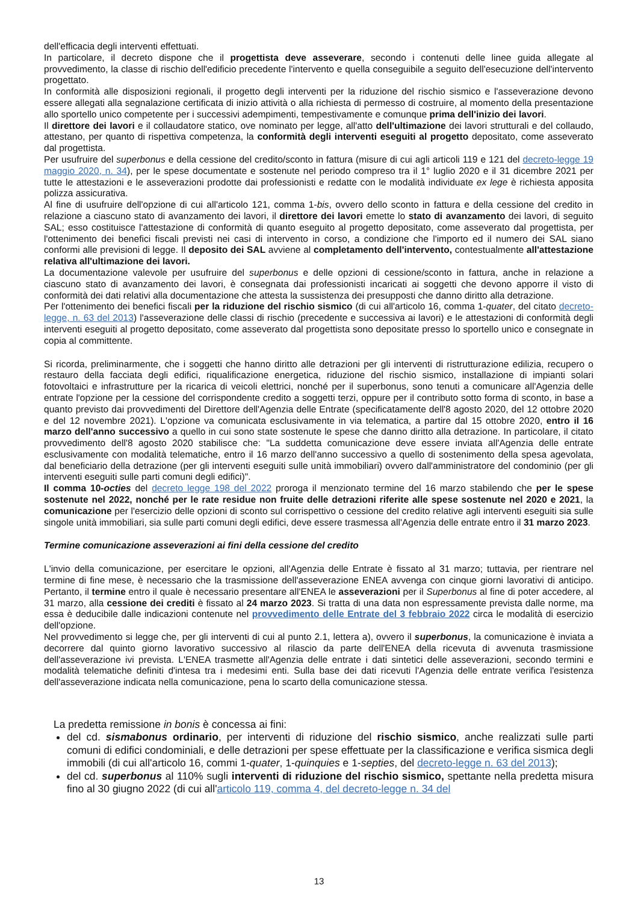dell'efficacia degli interventi effettuati.
In particolare, il decreto dispone che il progettista deve asseverare, secondo i contenuti delle linee guida allegate al provvedimento, la classe di rischio dell'edificio precedente l'intervento e quella conseguibile a seguito dell'esecuzione dell'intervento progettato.
In conformità alle disposizioni regionali, il progetto degli interventi per la riduzione del rischio sismico e l'asseverazione devono essere allegati alla segnalazione certificata di inizio attività o alla richiesta di permesso di costruire, al momento della presentazione allo sportello unico competente per i successivi adempimenti, tempestivamente e comunque prima dell'inizio dei lavori.
Il direttore dei lavori e il collaudatore statico, ove nominato per legge, all'atto dell'ultimazione dei lavori strutturali e del collaudo, attestano, per quanto di rispettiva competenza, la conformità degli interventi eseguiti al progetto depositato, come asseverato dal progettista.
Per usufruire del superbonus e della cessione del credito/sconto in fattura (misure di cui agli articoli 119 e 121 del decreto-legge 19 maggio 2020, n. 34), per le spese documentate e sostenute nel periodo compreso tra il 1° luglio 2020 e il 31 dicembre 2021 per tutte le attestazioni e le asseverazioni prodotte dai professionisti e redatte con le modalità individuate ex lege è richiesta apposita polizza assicurativa.
Al fine di usufruire dell'opzione di cui all'articolo 121, comma 1-bis, ovvero dello sconto in fattura e della cessione del credito in relazione a ciascuno stato di avanzamento dei lavori, il direttore dei lavori emette lo stato di avanzamento dei lavori, di seguito SAL; esso costituisce l'attestazione di conformità di quanto eseguito al progetto depositato, come asseverato dal progettista, per l'ottenimento dei benefici fiscali previsti nei casi di intervento in corso, a condizione che l'importo ed il numero dei SAL siano conformi alle previsioni di legge. Il deposito dei SAL avviene al completamento dell'intervento, contestualmente all'attestazione relativa all'ultimazione dei lavori.
La documentazione valevole per usufruire del superbonus e delle opzioni di cessione/sconto in fattura, anche in relazione a ciascuno stato di avanzamento dei lavori, è consegnata dai professionisti incaricati ai soggetti che devono apporre il visto di conformità dei dati relativi alla documentazione che attesta la sussistenza dei presupposti che danno diritto alla detrazione.
Per l'ottenimento dei benefici fiscali per la riduzione del rischio sismico (di cui all'articolo 16, comma 1-quater, del citato decreto-legge, n. 63 del 2013) l'asseverazione delle classi di rischio (precedente e successiva ai lavori) e le attestazioni di conformità degli interventi eseguiti al progetto depositato, come asseverato dal progettista sono depositate presso lo sportello unico e consegnate in copia al committente.
Si ricorda, preliminarmente, che i soggetti che hanno diritto alle detrazioni per gli interventi di ristrutturazione edilizia, recupero o restauro della facciata degli edifici, riqualificazione energetica, riduzione del rischio sismico, installazione di impianti solari fotovoltaici e infrastrutture per la ricarica di veicoli elettrici, nonché per il superbonus, sono tenuti a comunicare all'Agenzia delle entrate l'opzione per la cessione del corrispondente credito a soggetti terzi, oppure per il contributo sotto forma di sconto, in base a quanto previsto dai provvedimenti del Direttore dell'Agenzia delle Entrate (specificatamente dell'8 agosto 2020, del 12 ottobre 2020 e del 12 novembre 2021). L'opzione va comunicata esclusivamente in via telematica, a partire dal 15 ottobre 2020, entro il 16 marzo dell'anno successivo a quello in cui sono state sostenute le spese che danno diritto alla detrazione. In particolare, il citato provvedimento dell'8 agosto 2020 stabilisce che: "La suddetta comunicazione deve essere inviata all'Agenzia delle entrate esclusivamente con modalità telematiche, entro il 16 marzo dell'anno successivo a quello di sostenimento della spesa agevolata, dal beneficiario della detrazione (per gli interventi eseguiti sulle unità immobiliari) ovvero dall'amministratore del condominio (per gli interventi eseguiti sulle parti comuni degli edifici)".
Il comma 10-octies del decreto legge 198 del 2022 proroga il menzionato termine del 16 marzo stabilendo che per le spese sostenute nel 2022, nonché per le rate residue non fruite delle detrazioni riferite alle spese sostenute nel 2020 e 2021, la comunicazione per l'esercizio delle opzioni di sconto sul corrispettivo o cessione del credito relative agli interventi eseguiti sia sulle singole unità immobiliari, sia sulle parti comuni degli edifici, deve essere trasmessa all'Agenzia delle entrate entro il 31 marzo 2023.
Termine comunicazione asseverazioni ai fini della cessione del credito
L'invio della comunicazione, per esercitare le opzioni, all'Agenzia delle Entrate è fissato al 31 marzo; tuttavia, per rientrare nel termine di fine mese, è necessario che la trasmissione dell'asseverazione ENEA avvenga con cinque giorni lavorativi di anticipo. Pertanto, il termine entro il quale è necessario presentare all'ENEA le asseverazioni per il Superbonus al fine di poter accedere, al 31 marzo, alla cessione dei crediti è fissato al 24 marzo 2023. Si tratta di una data non espressamente prevista dalle norme, ma essa è deducibile dalle indicazioni contenute nel provvedimento delle Entrate del 3 febbraio 2022 circa le modalità di esercizio dell'opzione.
Nel provvedimento si legge che, per gli interventi di cui al punto 2.1, lettera a), ovvero il superbonus, la comunicazione è inviata a decorrere dal quinto giorno lavorativo successivo al rilascio da parte dell'ENEA della ricevuta di avvenuta trasmissione dell'asseverazione ivi prevista. L'ENEA trasmette all'Agenzia delle entrate i dati sintetici delle asseverazioni, secondo termini e modalità telematiche definiti d'intesa tra i medesimi enti. Sulla base dei dati ricevuti l'Agenzia delle entrate verifica l'esistenza dell'asseverazione indicata nella comunicazione, pena lo scarto della comunicazione stessa.
La predetta remissione in bonis è concessa ai fini:
del cd. sismabonus ordinario, per interventi di riduzione del rischio sismico, anche realizzati sulle parti comuni di edifici condominiali, e delle detrazioni per spese effettuate per la classificazione e verifica sismica degli immobili (di cui all'articolo 16, commi 1-quater, 1-quinquies e 1-septies, del decreto-legge n. 63 del 2013);
del cd. superbonus al 110% sugli interventi di riduzione del rischio sismico, spettante nella predetta misura fino al 30 giugno 2022 (di cui all'articolo 119, comma 4, del decreto-legge n. 34 del
13